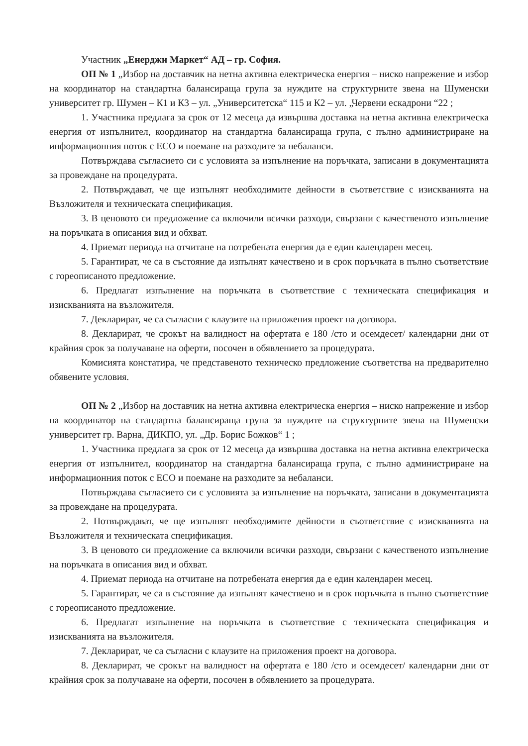Участник „Енерджи Маркет“ АД – гр. София.
ОП № 1 „Избор на доставчик на нетна активна електрическа енергия – ниско напрежение и избор на координатор на стандартна балансираща група за нуждите на структурните звена на Шуменски университет гр. Шумен – К1 и К3 – ул. „Университетска“ 115 и К2 – ул. „Червени ескадрони “22 ;
1. Участника предлага за срок от 12 месеца да извършва доставка на нетна активна електрическа енергия от изпълнител, координатор на стандартна балансираща група, с пълно администриране на информационния поток с ЕСО и поемане на разходите за небаланси.
Потвърждава съгласието си с условията за изпълнение на поръчката, записани в документацията за провеждане на процедурата.
2. Потвърждават, че ще изпълнят необходимите дейности в съответствие с изискванията на Възложителя и техническата спецификация.
3. В ценовото си предложение са включили всички разходи, свързани с качественото изпълнение на поръчката в описания вид и обхват.
4. Приемат периода на отчитане на потребената енергия да е един календарен месец.
5. Гарантират, че са в състояние да изпълнят качествено и в срок поръчката в пълно съответствие с гореописаното предложение.
6. Предлагат изпълнение на поръчката в съответствие с техническата спецификация и изискванията на възложителя.
7. Декларират, че са съгласни с клаузите на приложения проект на договора.
8. Декларират, че срокът на валидност на офертата е 180 /сто и осемдесет/ календарни дни от крайния срок за получаване на оферти, посочен в обявлението за процедурата.
Комисията констатира, че представеното техническо предложение съответства на предварително обявените условия.
ОП № 2 „Избор на доставчик на нетна активна електрическа енергия – ниско напрежение и избор на координатор на стандартна балансираща група за нуждите на структурните звена на Шуменски университет гр. Варна, ДИКПО, ул. „Др. Борис Божков“ 1 ;
1. Участника предлага за срок от 12 месеца да извършва доставка на нетна активна електрическа енергия от изпълнител, координатор на стандартна балансираща група, с пълно администриране на информационния поток с ЕСО и поемане на разходите за небаланси.
Потвърждава съгласието си с условията за изпълнение на поръчката, записани в документацията за провеждане на процедурата.
2. Потвърждават, че ще изпълнят необходимите дейности в съответствие с изискванията на Възложителя и техническата спецификация.
3. В ценовото си предложение са включили всички разходи, свързани с качественото изпълнение на поръчката в описания вид и обхват.
4. Приемат периода на отчитане на потребената енергия да е един календарен месец.
5. Гарантират, че са в състояние да изпълнят качествено и в срок поръчката в пълно съответствие с гореописаното предложение.
6. Предлагат изпълнение на поръчката в съответствие с техническата спецификация и изискванията на възложителя.
7. Декларират, че са съгласни с клаузите на приложения проект на договора.
8. Декларират, че срокът на валидност на офертата е 180 /сто и осемдесет/ календарни дни от крайния срок за получаване на оферти, посочен в обявлението за процедурата.